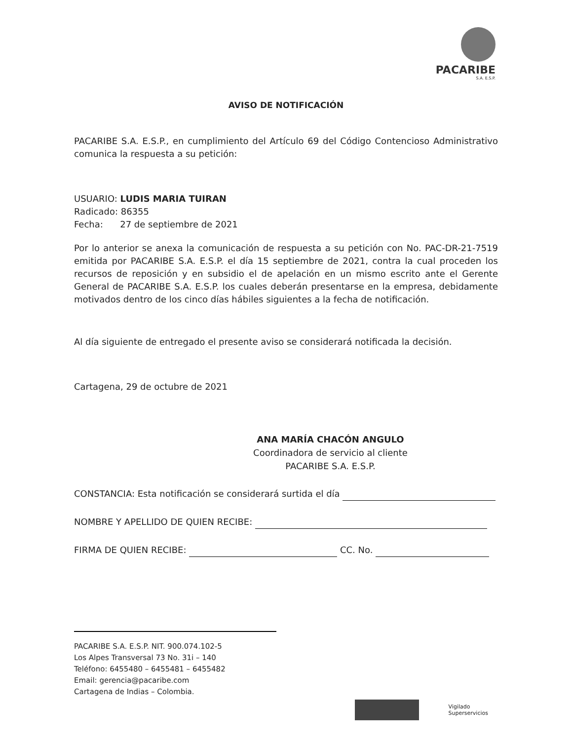PACARIBE
S.A. E.S.P.
AVISO DE NOTIFICACIÓN
PACARIBE S.A. E.S.P., en cumplimiento del Artículo 69 del Código Contencioso Administrativo comunica la respuesta a su petición:
USUARIO: LUDIS MARIA TUIRAN
Radicado: 86355
Fecha: 27 de septiembre de 2021
Por lo anterior se anexa la comunicación de respuesta a su petición con No. PAC-DR-21-7519 emitida por PACARIBE S.A. E.S.P. el día 15 septiembre de 2021, contra la cual proceden los recursos de reposición y en subsidio el de apelación en un mismo escrito ante el Gerente General de PACARIBE S.A. E.S.P. los cuales deberán presentarse en la empresa, debidamente motivados dentro de los cinco días hábiles siguientes a la fecha de notificación.
Al día siguiente de entregado el presente aviso se considerará notificada la decisión.
Cartagena, 29 de octubre de 2021
ANA MARÍA CHACÓN ANGULO
Coordinadora de servicio al cliente
PACARIBE S.A. E.S.P.
CONSTANCIA: Esta notificación se considerará surtida el día
NOMBRE Y APELLIDO DE QUIEN RECIBE:
FIRMA DE QUIEN RECIBE: CC. No.
PACARIBE S.A. E.S.P. NIT. 900.074.102-5
Los Alpes Transversal 73 No. 31i – 140
Teléfono: 6455480 – 6455481 – 6455482
Email: gerencia@pacaribe.com
Cartagena de Indias – Colombia.
Vigilado
Superservicios